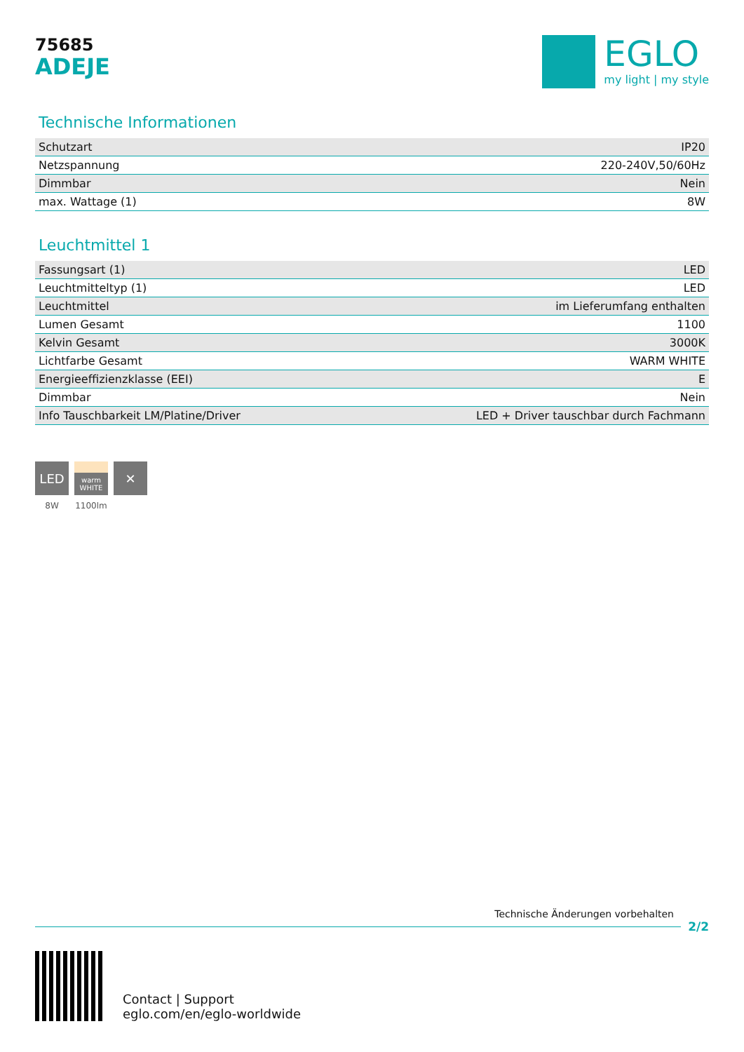75685
ADEJE
EGLO
my light | my style
Technische Informationen
| Schutzart | IP20 |
| Netzspannung | 220-240V,50/60Hz |
| Dimmbar | Nein |
| max. Wattage (1) | 8W |
Leuchtmittel 1
| Fassungsart (1) | LED |
| Leuchtmitteltyp (1) | LED |
| Leuchtmittel | im Lieferumfang enthalten |
| Lumen Gesamt | 1100 |
| Kelvin Gesamt | 3000K |
| Lichtfarbe Gesamt | WARM WHITE |
| Energieeffizienzklasse (EEI) | E |
| Dimmbar | Nein |
| Info Tauschbarkeit LM/Platine/Driver | LED + Driver tauschbar durch Fachmann |
LED
8W
warm
WHITE
1100lm
✕
Technische Änderungen vorbehalten
2/2
Contact | Support
eglo.com/en/eglo-worldwide